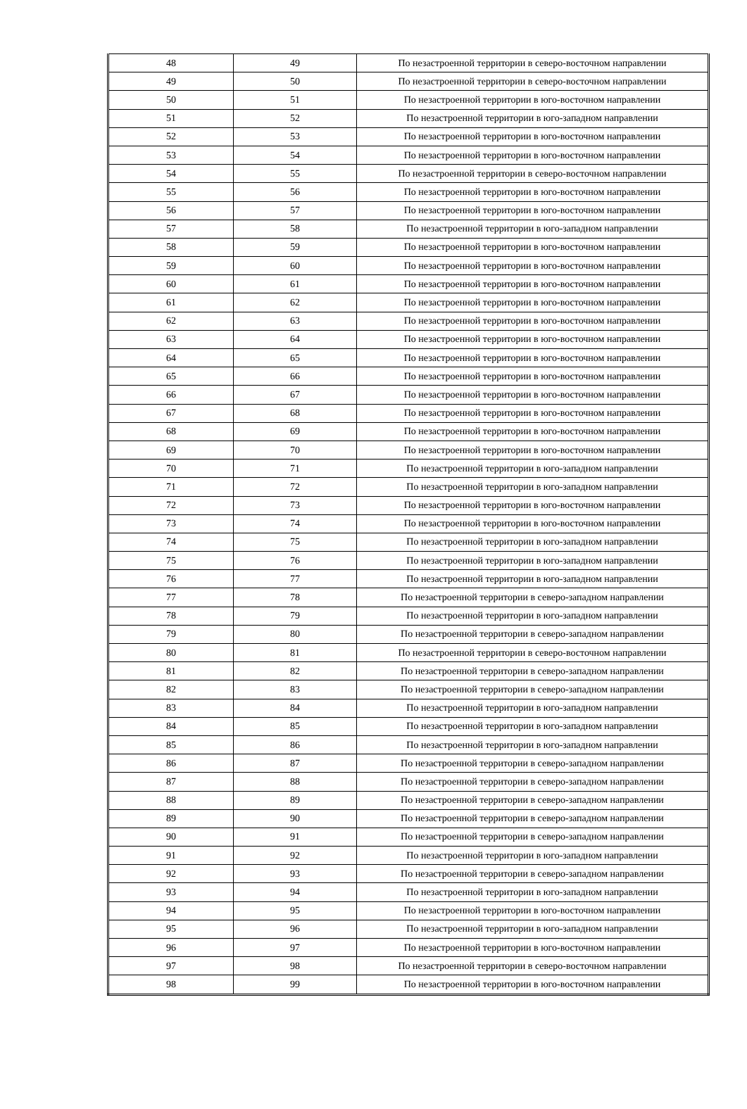| 48 | 49 | По незастроенной территории в северо-восточном направлении |
| 49 | 50 | По незастроенной территории в северо-восточном направлении |
| 50 | 51 | По незастроенной территории в юго-восточном направлении |
| 51 | 52 | По незастроенной территории в юго-западном направлении |
| 52 | 53 | По незастроенной территории в юго-восточном направлении |
| 53 | 54 | По незастроенной территории в юго-восточном направлении |
| 54 | 55 | По незастроенной территории в северо-восточном направлении |
| 55 | 56 | По незастроенной территории в юго-восточном направлении |
| 56 | 57 | По незастроенной территории в юго-восточном направлении |
| 57 | 58 | По незастроенной территории в юго-западном направлении |
| 58 | 59 | По незастроенной территории в юго-восточном направлении |
| 59 | 60 | По незастроенной территории в юго-восточном направлении |
| 60 | 61 | По незастроенной территории в юго-восточном направлении |
| 61 | 62 | По незастроенной территории в юго-восточном направлении |
| 62 | 63 | По незастроенной территории в юго-восточном направлении |
| 63 | 64 | По незастроенной территории в юго-восточном направлении |
| 64 | 65 | По незастроенной территории в юго-восточном направлении |
| 65 | 66 | По незастроенной территории в юго-восточном направлении |
| 66 | 67 | По незастроенной территории в юго-восточном направлении |
| 67 | 68 | По незастроенной территории в юго-восточном направлении |
| 68 | 69 | По незастроенной территории в юго-восточном направлении |
| 69 | 70 | По незастроенной территории в юго-восточном направлении |
| 70 | 71 | По незастроенной территории в юго-западном направлении |
| 71 | 72 | По незастроенной территории в юго-западном направлении |
| 72 | 73 | По незастроенной территории в юго-восточном направлении |
| 73 | 74 | По незастроенной территории в юго-восточном направлении |
| 74 | 75 | По незастроенной территории в юго-западном направлении |
| 75 | 76 | По незастроенной территории в юго-западном направлении |
| 76 | 77 | По незастроенной территории в юго-западном направлении |
| 77 | 78 | По незастроенной территории в северо-западном направлении |
| 78 | 79 | По незастроенной территории в юго-западном направлении |
| 79 | 80 | По незастроенной территории в северо-западном направлении |
| 80 | 81 | По незастроенной территории в северо-восточном направлении |
| 81 | 82 | По незастроенной территории в северо-западном направлении |
| 82 | 83 | По незастроенной территории в северо-западном направлении |
| 83 | 84 | По незастроенной территории в юго-западном направлении |
| 84 | 85 | По незастроенной территории в юго-западном направлении |
| 85 | 86 | По незастроенной территории в юго-западном направлении |
| 86 | 87 | По незастроенной территории в северо-западном направлении |
| 87 | 88 | По незастроенной территории в северо-западном направлении |
| 88 | 89 | По незастроенной территории в северо-западном направлении |
| 89 | 90 | По незастроенной территории в северо-западном направлении |
| 90 | 91 | По незастроенной территории в северо-западном направлении |
| 91 | 92 | По незастроенной территории в юго-западном направлении |
| 92 | 93 | По незастроенной территории в северо-западном направлении |
| 93 | 94 | По незастроенной территории в юго-западном направлении |
| 94 | 95 | По незастроенной территории в юго-восточном направлении |
| 95 | 96 | По незастроенной территории в юго-западном направлении |
| 96 | 97 | По незастроенной территории в юго-восточном направлении |
| 97 | 98 | По незастроенной территории в северо-восточном направлении |
| 98 | 99 | По незастроенной территории в юго-восточном направлении |